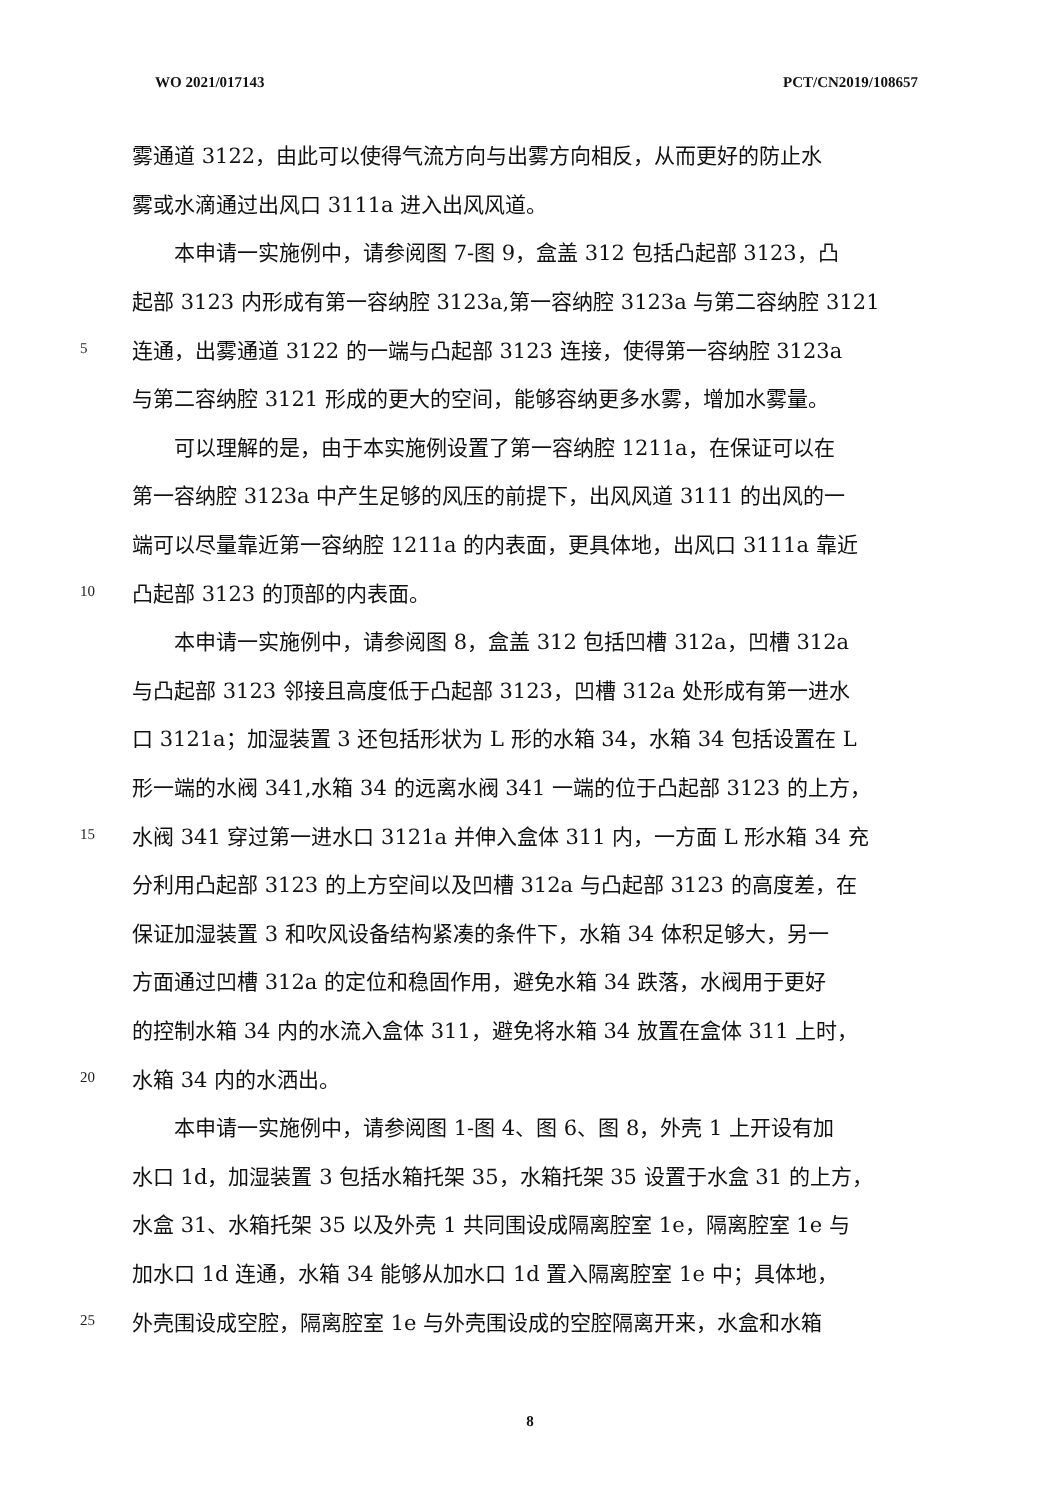WO 2021/017143 PCT/CN2019/108657
雾通道 3122，由此可以使得气流方向与出雾方向相反，从而更好的防止水
雾或水滴通过出风口 3111a 进入出风风道。
　　本申请一实施例中，请参阅图 7-图 9，盒盖 312 包括凸起部 3123，凸
起部 3123 内形成有第一容纳腔 3123a,第一容纳腔 3123a 与第二容纳腔 3121
5 连通，出雾通道 3122 的一端与凸起部 3123 连接，使得第一容纳腔 3123a
与第二容纳腔 3121 形成的更大的空间，能够容纳更多水雾，增加水雾量。
　　可以理解的是，由于本实施例设置了第一容纳腔 1211a，在保证可以在
第一容纳腔 3123a 中产生足够的风压的前提下，出风风道 3111 的出风的一
端可以尽量靠近第一容纳腔 1211a 的内表面，更具体地，出风口 3111a 靠近
10 凸起部 3123 的顶部的内表面。
　　本申请一实施例中，请参阅图 8，盒盖 312 包括凹槽 312a，凹槽 312a
与凸起部 3123 邻接且高度低于凸起部 3123，凹槽 312a 处形成有第一进水
口 3121a；加湿装置 3 还包括形状为 L 形的水箱 34，水箱 34 包括设置在 L
形一端的水阀 341,水箱 34 的远离水阀 341 一端的位于凸起部 3123 的上方，
15 水阀 341 穿过第一进水口 3121a 并伸入盒体 311 内，一方面 L 形水箱 34 充
分利用凸起部 3123 的上方空间以及凹槽 312a 与凸起部 3123 的高度差，在
保证加湿装置 3 和吹风设备结构紧凑的条件下，水箱 34 体积足够大，另一
方面通过凹槽 312a 的定位和稳固作用，避免水箱 34 跌落，水阀用于更好
的控制水箱 34 内的水流入盒体 311，避免将水箱 34 放置在盒体 311 上时，
20 水箱 34 内的水洒出。
　　本申请一实施例中，请参阅图 1-图 4、图 6、图 8，外壳 1 上开设有加
水口 1d，加湿装置 3 包括水箱托架 35，水箱托架 35 设置于水盒 31 的上方，
水盒 31、水箱托架 35 以及外壳 1 共同围设成隔离腔室 1e，隔离腔室 1e 与
加水口 1d 连通，水箱 34 能够从加水口 1d 置入隔离腔室 1e 中；具体地，
25 外壳围设成空腔，隔离腔室 1e 与外壳围设成的空腔隔离开来，水盒和水箱
8